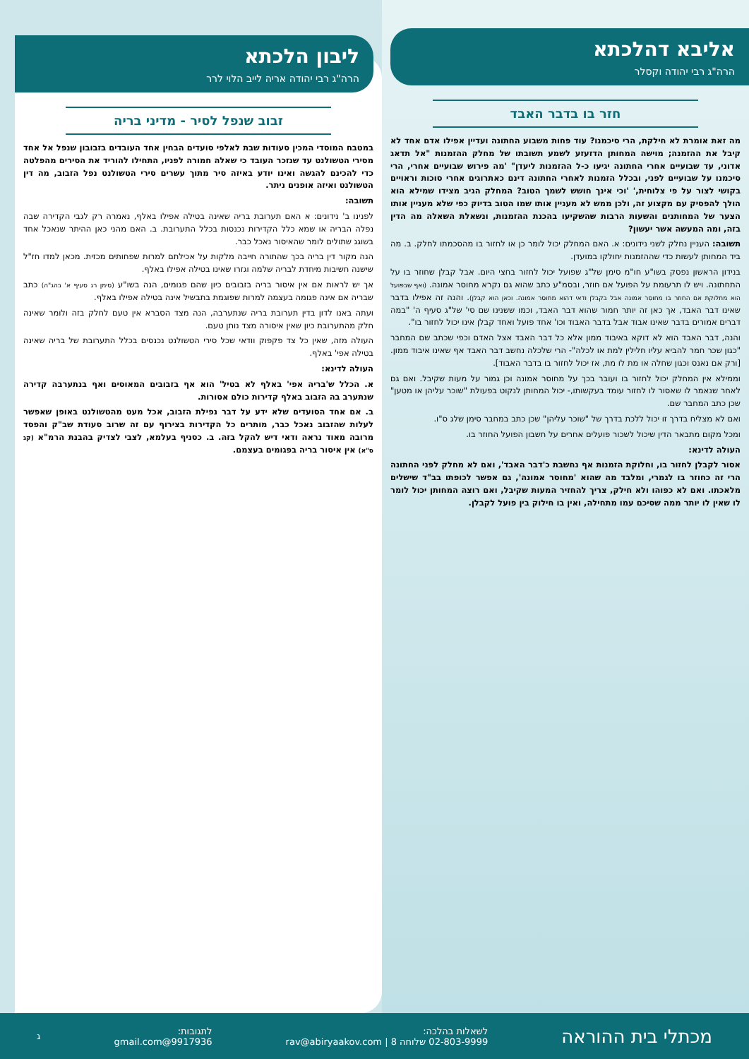אליבא דהלכתא
הרה"ג רבי יהודה וקסלר
חזר בו בדבר האבד
מה זאת אומרת לא חילקת, הרי סיכמנו? עוד פחות משבוע החתונה ועדיין אפילו אדם אחד לא קיבל את ההזמנה; מוישה המחותן הדזעזע לשמע תשובתו של מחלק ההזמנות "אל תדאג אדוני, עד שבועיים אחרי החתונה יגיעו כ-ל ההזמנות ליעדן" 'מה פירוש שבועיים אחרי, הרי סיכמנו על שבועיים לפני, ובכלל הזמנות לאחרי החתונה דינם כאתרוגים אחרי סוכות וראויים בקושי לצור על פי צלוחית,' 'וכי אינך חושש לשמך הטוב? המחלק הגיב מצידו שמילא הוא הולך להפסיק עם מקצוע זה, ולכן ממש לא מעניין אותו שמו הטוב בדיוק כפי שלא מעניין אותו הצער של המחותנים והשעות הרבות שהשקיעו בהכנת ההזמנות, ונשאלת השאלה מה הדין בזה, ומה המעשה אשר יעשון?
תשובה: העניין נחלק לשני נידונים: א. האם המחלק יכול לומר כן או לחזור בו מהסכמתו לחלק. ב. מה ביד המחותן לעשות כדי שההזמנות יחולקו במועדן.
בנידון הראשון נפסק בשו"ע חו"מ סימן של"ג שפועל יכול לחזור בחצי היום. אבל קבלן שחוזר בו על התחתונה. ויש לו תרעומת על הפועל אם חוזר, ובסמ"ע כתב שהוא גם נקרא מחוסר אמונה. (ואף שבפועל הוא מחלוקת אם החוזר בו מחוסר אמונה אבל בקבלן ודאי דהוא מחוסר אמונה. וכאן הוא קבלן). והנה זה אפילו בדבר שאינו דבר האבד, אך כאן זה יותר חמור שהוא דבר האבד, וכמו ששנינו שם סי' של"ג סעיף ה' "במה דברים אמורים בדבר שאינו אבוד אבל בדבר האבוד וכו' אחד פועל ואחד קבלן אינו יכול לחזור בו".
והנה, דבר האבד הוא לא דוקא באיבוד ממון אלא כל דבר האבד אצל האדם וכפי שכתב שם המחבר "כגון שכר חמר להביא עליו חלילין למת או לכלה"- הרי שלכלה נחשב דבר האבד אף שאינו איבוד ממון. [ורק אם נאנס וכגון שחלה או מת לו מת, אז יכול לחזור בו בדבר האבוד].
וממילא אין המחלק יכול לחזור בו ועובר בכך על מחוסר אמונה וכן גמור על מעות שקיבל. ואם גם לאחר שנאמר לו שאסור לו לחזור עומד בעקשותו,- יכול המחותן לנקוט בפעולת "שוכר עליהן או מטען" שכן כתב המחבר שם.
ואם לא מצליח בדרך זו יכול ללכת בדרך של "שוכר עליהן" שכן כתב במחבר סימן שלג ס"ו.
ומכל מקום מתבאר הדין שיכול לשכור פועלים אחרים על חשבון הפועל החוזר בו.
העולה לדינא:
אסור לקבלן לחזור בו, וחלוקת הזמנות אף נחשבת כ'דבר האבד', ואם לא מחלק לפני החתונה הרי זה כחוזר בו לגמרי, ומלבד מה שהוא 'מחוסר אמונה', גם אפשר לכופתו בב"ד שישלים מלאכתו. ואם לא כפוהו ולא חילק, צריך להחזיר המעות שקיבל, ואם רוצה המחותן יכול לומר לו שאין לו יותר ממה שסיכם עמו מתחילה, ואין בו חילוק בין פועל לקבלן.
ליבון הלכתא
הרה"ג רבי יהודה אריה לייב הלוי לרר
זבוב שנפל לסיר - מדיני בריה
במטבח המוסדי המכין סעודות שבת לאלפי סועדים הבחין אחד העובדים בזבובון שנפל אל אחד מסירי הטשולנט עד שנזכר העובד כי שאלה חמורה לפניו, התחילו להוריד את הסירים מהפלטה כדי להכינם להגשה ואינו יודע באיזה סיר מתוך עשרים סירי הטשולנט נפל הזבוב, מה דין הטשולנט ואיזה אופנים ניתר.
תשובה:
לפנינו ב' נידונים: א האם תערובת בריה שאינה בטילה אפילו באלף, נאמרה רק לגבי הקדירה שבה נפלה הבריה או שמא כלל הקדירות נכנסות בכלל התערובת. ב. האם מהני כאן ההיתר שנאכל אחד בשוגג שתולים לומר שהאיסור נאכל כבר.
הנה מקור דין בריה בכך שהתורה חייבה מלקות על אכילתם למרות שפחותים מכזית. מכאן למדו חז"ל שישנה חשיבות מיחדת לבריה שלמה וגזרו שאינו בטילה אפילו באלף.
אך יש לראות אם אין איסור בריה בזבובים כיון שהם פגומים, הנה בשו"ע (סימן רג סעיף א' בהג"ה) כתב שבריה אם אינה פגומה בעצמה למרות שפוגמת בתבשיל אינה בטילה אפילו באלף.
ועתה באנו לדון בדין תערובת בריה שנתערבה, הנה מצד הסברא אין טעם לחלק בזה ולומר שאינה חלק מהתערובת כיון שאין איסורה מצד נותן טעם.
העולה מזה, שאין כל צד פקפוק וודאי שכל סירי הטשולנט נכנסים בכלל התערובת של בריה שאינה בטילה אפי' באלף.
העולה לדינא:
א. הכלל ש'בריה אפי' באלף לא בטיל' הוא אף בזבובים המאוסים ואף בנתערבה קדירה שנתערב בה הזבוב באלף קדירות כולם אסורות.
ב. אם אחד הסועדים שלא ידע על דבר נפילת הזבוב, אכל מעט מהטשולנט באופן שאפשר לעלות שהזבוב נאכל כבר, מותרים כל הקדירות בצירוף עם זה שרוב סעודת שב"ק והפסד מרובה מאוד נראה ודאי דיש להקל בזה. ב. כסניף בעלמא, לצבי לצדיק בהבנת הרמ"א (קג ס"א) אין איסור בריה בפגומים בעצמם.
מכתלי בית ההוראה
לשאלות בהלכה:
02-803-9999 שלוחה 8 | rav@abiryaakov.com
לתגובות:
9917936@gmail.com
ג